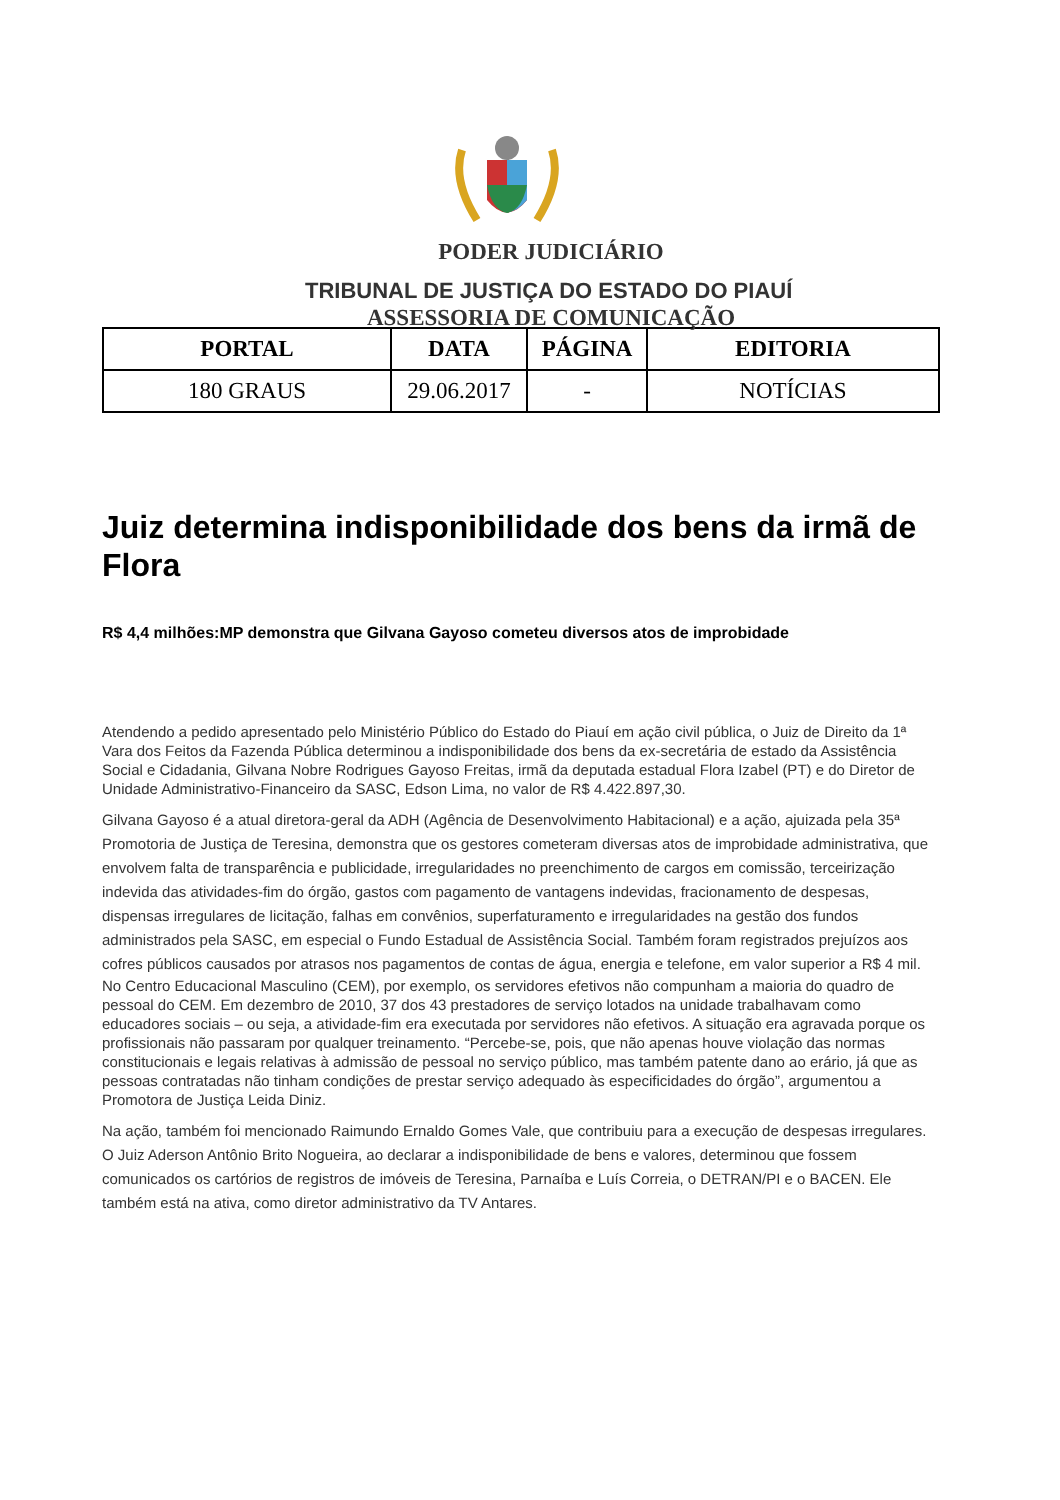PODER JUDICIÁRIO
TRIBUNAL DE JUSTIÇA DO ESTADO DO PIAUÍ
ASSESSORIA DE COMUNICAÇÃO
| PORTAL | DATA | PÁGINA | EDITORIA |
| --- | --- | --- | --- |
| 180 GRAUS | 29.06.2017 | - | NOTÍCIAS |
Juiz determina indisponibilidade dos bens da irmã de Flora
R$ 4,4 milhões:MP demonstra que Gilvana Gayoso cometeu diversos atos de improbidade
Atendendo a pedido apresentado pelo Ministério Público do Estado do Piauí em ação civil pública, o Juiz de Direito da 1ª Vara dos Feitos da Fazenda Pública determinou a indisponibilidade dos bens da ex-secretária de estado da Assistência Social e Cidadania, Gilvana Nobre Rodrigues Gayoso Freitas, irmã da deputada estadual Flora Izabel (PT) e do Diretor de Unidade Administrativo-Financeiro da SASC, Edson Lima, no valor de R$ 4.422.897,30.
Gilvana Gayoso é a atual diretora-geral da ADH (Agência de Desenvolvimento Habitacional) e a ação, ajuizada pela 35ª Promotoria de Justiça de Teresina, demonstra que os gestores cometeram diversas atos de improbidade administrativa, que envolvem falta de transparência e publicidade, irregularidades no preenchimento de cargos em comissão, terceirização indevida das atividades-fim do órgão, gastos com pagamento de vantagens indevidas, fracionamento de despesas, dispensas irregulares de licitação, falhas em convênios, superfaturamento e irregularidades na gestão dos fundos administrados pela SASC, em especial o Fundo Estadual de Assistência Social. Também foram registrados prejuízos aos cofres públicos causados por atrasos nos pagamentos de contas de água, energia e telefone, em valor superior a R$ 4 mil.
No Centro Educacional Masculino (CEM), por exemplo, os servidores efetivos não compunham a maioria do quadro de pessoal do CEM. Em dezembro de 2010, 37 dos 43 prestadores de serviço lotados na unidade trabalhavam como educadores sociais – ou seja, a atividade-fim era executada por servidores não efetivos. A situação era agravada porque os profissionais não passaram por qualquer treinamento. “Percebe-se, pois, que não apenas houve violação das normas constitucionais e legais relativas à admissão de pessoal no serviço público, mas também patente dano ao erário, já que as pessoas contratadas não tinham condições de prestar serviço adequado às especificidades do órgão”, argumentou a Promotora de Justiça Leida Diniz.
Na ação, também foi mencionado Raimundo Ernaldo Gomes Vale, que contribuiu para a execução de despesas irregulares. O Juiz Aderson Antônio Brito Nogueira, ao declarar a indisponibilidade de bens e valores, determinou que fossem comunicados os cartórios de registros de imóveis de Teresina, Parnaíba e Luís Correia, o DETRAN/PI e o BACEN. Ele também está na ativa, como diretor administrativo da TV Antares.